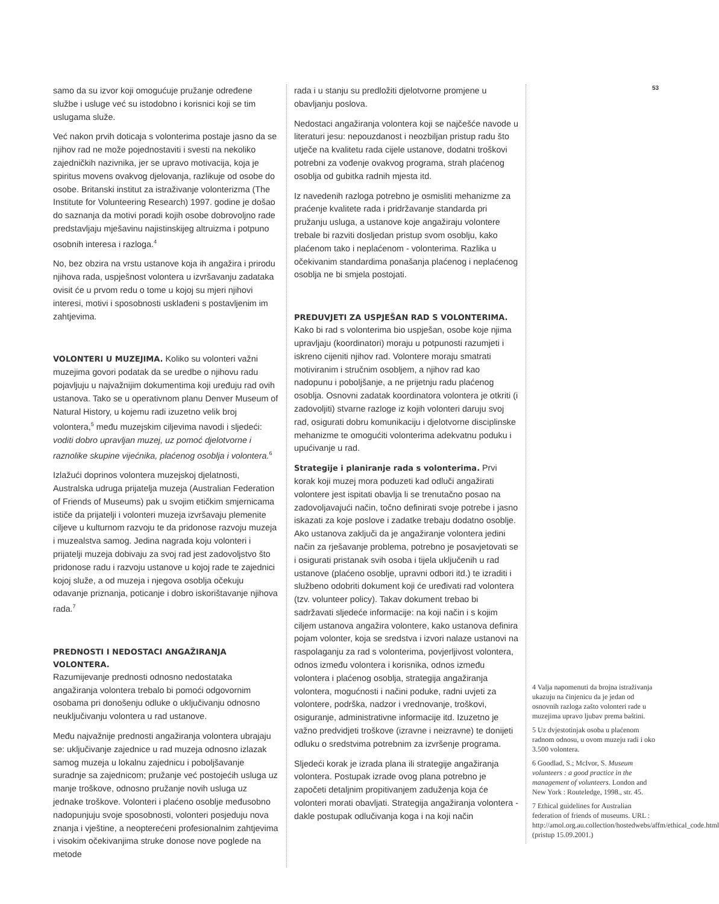samo da su izvor koji omogućuje pružanje određene službe i usluge već su istodobno i korisnici koji se tim uslugama služe.
Već nakon prvih doticaja s volonterima postaje jasno da se njihov rad ne može pojednostaviti i svesti na nekoliko zajedničkih nazivnika, jer se upravo motivacija, koja je spiritus movens ovakvog djelovanja, razlikuje od osobe do osobe. Britanski institut za istraživanje volonterizma (The Institute for Volunteering Research) 1997. godine je došao do saznanja da motivi poradi kojih osobe dobrovoljno rade predstavljaju mješavinu najistinskijeg altruizma i potpuno osobnih interesa i razloga.<sup>4</sup>
No, bez obzira na vrstu ustanove koja ih angažira i prirodu njihova rada, uspješnost volontera u izvršavanju zadataka ovisit će u prvom redu o tome u kojoj su mjeri njihovi interesi, motivi i sposobnosti usklađeni s postavljenim im zahtjevima.
VOLONTERI U MUZEJIMA. Koliko su volonteri važni muzejima govori podatak da se uredbe o njihovu radu pojavljuju u najvažnijim dokumentima koji uređuju rad ovih ustanova. Tako se u operativnom planu Denver Museum of Natural History, u kojemu radi izuzetno velik broj volontera,<sup>5</sup> među muzejskim ciljevima navodi i sljedeći: voditi dobro upravljan muzej, uz pomoć djelotvorne i raznolike skupine vijećnika, plaćenog osoblja i volontera.<sup>6</sup>
Izlažući doprinos volontera muzejskoj djelatnosti, Australska udruga prijatelja muzeja (Australian Federation of Friends of Museums) pak u svojim etičkim smjernicama ističe da prijatelji i volonteri muzeja izvršavaju plemenite ciljeve u kulturnom razvoju te da pridonose razvoju muzeja i muzealstva samog. Jedina nagrada koju volonteri i prijatelji muzeja dobivaju za svoj rad jest zadovoljstvo što pridonose radu i razvoju ustanove u kojoj rade te zajednici kojoj služe, a od muzeja i njegova osoblja očekuju odavanje priznanja, poticanje i dobro iskorištavanje njihova rada.<sup>7</sup>
PREDNOSTI I NEDOSTACI ANGAŽIRANJA VOLONTERA.
Razumijevanje prednosti odnosno nedostataka angažiranja volontera trebalo bi pomoći odgovornim osobama pri donošenju odluke o uključivanju odnosno neuključivanju volontera u rad ustanove.
Među najvažnije prednosti angažiranja volontera ubrajaju se: uključivanje zajednice u rad muzeja odnosno izlazak samog muzeja u lokalnu zajednicu i poboljšavanje suradnje sa zajednicom; pružanje već postojećih usluga uz manje troškove, odnosno pružanje novih usluga uz jednake troškove. Volonteri i plaćeno osoblje međusobno nadopunjuju svoje sposobnosti, volonteri posjeduju nova znanja i vještine, a neopterećeni profesionalnim zahtjevima i visokim očekivanjima struke donose nove poglede na metode
rada i u stanju su predložiti djelotvorne promjene u obavljanju poslova.
Nedostaci angažiranja volontera koji se najčešće navode u literaturi jesu: nepouzdanost i neozbiljan pristup radu što utječe na kvalitetu rada cijele ustanove, dodatni troškovi potrebni za vođenje ovakvog programa, strah plaćenog osoblja od gubitka radnih mjesta itd.
Iz navedenih razloga potrebno je osmisliti mehanizme za praćenje kvalitete rada i pridržavanje standarda pri pružanju usluga, a ustanove koje angažiraju volontere trebale bi razviti dosljedan pristup svom osoblju, kako plaćenom tako i neplaćenom - volonterima. Razlika u očekivanim standardima ponašanja plaćenog i neplaćenog osoblja ne bi smjela postojati.
PREDUVJETI ZA USPJEŠAN RAD S VOLONTERIMA.
Kako bi rad s volonterima bio uspješan, osobe koje njima upravljaju (koordinatori) moraju u potpunosti razumjeti i iskreno cijeniti njihov rad. Volontere moraju smatrati motiviranim i stručnim osobljem, a njihov rad kao nadopunu i poboljšanje, a ne prijetnju radu plaćenog osoblja. Osnovni zadatak koordinatora volontera je otkriti (i zadovoljiti) stvarne razloge iz kojih volonteri daruju svoj rad, osigurati dobru komunikaciju i djelotvorne disciplinske mehanizme te omogućiti volonterima adekvatnu poduku i upućivanje u rad.
Strategije i planiranje rada s volonterima. Prvi korak koji muzej mora poduzeti kad odluči angažirati volontere jest ispitati obavlja li se trenutačno posao na zadovoljavajući način, točno definirati svoje potrebe i jasno iskazati za koje poslove i zadatke trebaju dodatno osoblje. Ako ustanova zaključi da je angažiranje volontera jedini način za rješavanje problema, potrebno je posavjetovati se i osigurati pristanak svih osoba i tijela uključenih u rad ustanove (plaćeno osoblje, upravni odbori itd.) te izraditi i službeno odobriti dokument koji će uređivati rad volontera (tzv. volunteer policy). Takav dokument trebao bi sadržavati sljedeće informacije: na koji način i s kojim ciljem ustanova angažira volontere, kako ustanova definira pojam volonter, koja se sredstva i izvori nalaze ustanovi na raspolaganju za rad s volonterima, povjerljivost volontera, odnos između volontera i korisnika, odnos između volontera i plaćenog osoblja, strategija angažiranja volontera, mogućnosti i načini poduke, radni uvjeti za volontere, podrška, nadzor i vrednovanje, troškovi, osiguranje, administrativne informacije itd. Izuzetno je važno predvidjeti troškove (izravne i neizravne) te donijeti odluku o sredstvima potrebnim za izvršenje programa.
Sljedeći korak je izrada plana ili strategije angažiranja volontera. Postupak izrade ovog plana potrebno je započeti detaljnim propitivanjem zaduženja koja će volonteri morati obavljati. Strategija angažiranja volontera - dakle postupak odlučivanja koga i na koji način
53
4 Valja napomenuti da brojna istraživanja ukazuju na činjenicu da je jedan od osnovnih razloga zašto volonteri rade u muzejima upravo ljubav prema baštini.
5 Uz dvjestotinjak osoba u plaćenom radnom odnosu, u ovom muzeju radi i oko 3.500 volontera.
6 Goodlad, S.; McIvor, S. Museum volunteers : a good practice in the management of volunteers. London and New York : Routeledge, 1998., str. 45.
7 Ethical guidelines for Australian federation of friends of museums. URL : http://amol.org.au.collection/hostedwebs/affm/ethical_code.html (pristup 15.09.2001.)